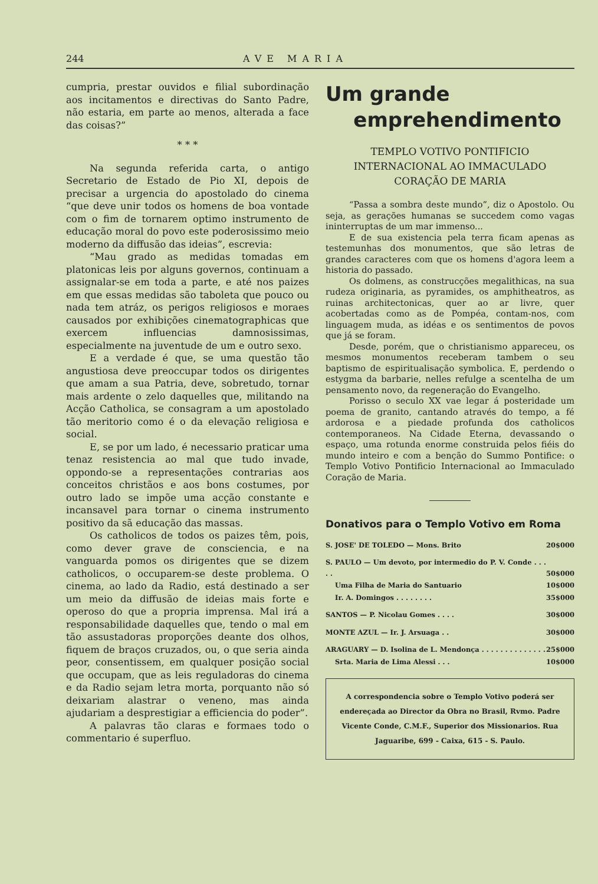244 AVE MARIA
cumpria, prestar ouvidos e filial subordinação aos incitamentos e directivas do Santo Padre, não estaria, em parte ao menos, alterada a face das coisas?”
* * *
Na segunda referida carta, o antigo Secretario de Estado de Pio XI, depois de precisar a urgencia do apostolado do cinema “que deve unir todos os homens de boa vontade com o fim de tornarem optimo instrumento de educação moral do povo este poderosissimo meio moderno da diffusão das ideias”, escrevia:
“Mau grado as medidas tomadas em platonicas leis por alguns governos, continuam a assignalar-se em toda a parte, e até nos paizes em que essas medidas são taboleta que pouco ou nada tem atráz, os perigos religiosos e moraes causados por exhibições cinematographicas que exercem influencias damnosissimas, especialmente na juventude de um e outro sexo.
E a verdade é que, se uma questão tão angustiosa deve preoccupar todos os dirigentes que amam a sua Patria, deve, sobretudo, tornar mais ardente o zelo daquelles que, militando na Acção Catholica, se consagram a um apostolado tão meritorio como é o da elevação religiosa e social.
E, se por um lado, é necessario praticar uma tenaz resistencia ao mal que tudo invade, oppondo-se a representações contrarias aos conceitos christãos e aos bons costumes, por outro lado se impõe uma acção constante e incansavel para tornar o cinema instrumento positivo da sã educação das massas.
Os catholicos de todos os paizes têm, pois, como dever grave de consciencia, e na vanguarda pomos os dirigentes que se dizem catholicos, o occuparem-se deste problema. O cinema, ao lado da Radio, está destinado a ser um meio da diffusão de ideias mais forte e operoso do que a propria imprensa. Mal irá a responsabilidade daquelles que, tendo o mal em tão assustadoras proporções deante dos olhos, fiquem de braços cruzados, ou, o que seria ainda peor, consentissem, em qualquer posição social que occupam, que as leis reguladoras do cinema e da Radio sejam letra morta, porquanto não só deixariam alastrar o veneno, mas ainda ajudariam a desprestigiar a efficiencia do poder”.
A palavras tão claras e formaes todo o commentario é superfluo.
Um grande
emprehendimento
TEMPLO VOTIVO PONTIFICIO INTERNACIONAL AO IMMACULADO CORAÇÃO DE MARIA
“Passa a sombra deste mundo”, diz o Apostolo. Ou seja, as gerações humanas se succedem como vagas ininterruptas de um mar immenso...
E de sua existencia pela terra ficam apenas as testemunhas dos monumentos, que são letras de grandes caracteres com que os homens d'agora leem a historia do passado.
Os dolmens, as construcções megalithicas, na sua rudeza originaria, as pyramides, os amphitheatros, as ruinas architectonicas, quer ao ar livre, quer acobertadas como as de Pompéa, contam-nos, com linguagem muda, as idéas e os sentimentos de povos que já se foram.
Desde, porém, que o christianismo appareceu, os mesmos monumentos receberam tambem o seu baptismo de espiritualisação symbolica. E, perdendo o estygma da barbarie, nelles refulge a scentelha de um pensamento novo, da regeneração do Evangelho.
Porisso o seculo XX vae legar á posteridade um poema de granito, cantando através do tempo, a fé ardorosa e a piedade profunda dos catholicos contemporaneos. Na Cidade Eterna, devassando o espaço, uma rotunda enorme construida pelos fiéis do mundo inteiro e com a benção do Summo Pontifice: o Templo Votivo Pontificio Internacional ao Immaculado Coração de Maria.
Donativos para o Templo Votivo em Roma
| S. JOSE' DE TOLEDO — Mons. Brito | 20$000 |
| S. PAULO — Um devoto, por intermedio do P. V. Conde . . . . . | 50$000 |
| Uma Filha de Maria do Santuario | 10$000 |
| Ir. A. Domingos . . . . . . . . | 35$000 |
| SANTOS — P. Nicolau Gomes . . . . | 30$000 |
| MONTE AZUL — Ir. J. Arsuaga . . | 30$000 |
| ARAGUARY — D. Isolina de L. Mendonça . . . . . . . . . . . . . . | 25$000 |
| Srta. Maria de Lima Alessi . . . | 10$000 |
A correspondencia sobre o Templo Votivo poderá ser endereçada ao Director da Obra no Brasil, Rvmo. Padre Vicente Conde, C.M.F., Superior dos Missionarios. Rua Jaguaribe, 699 - Caixa, 615 - S. Paulo.